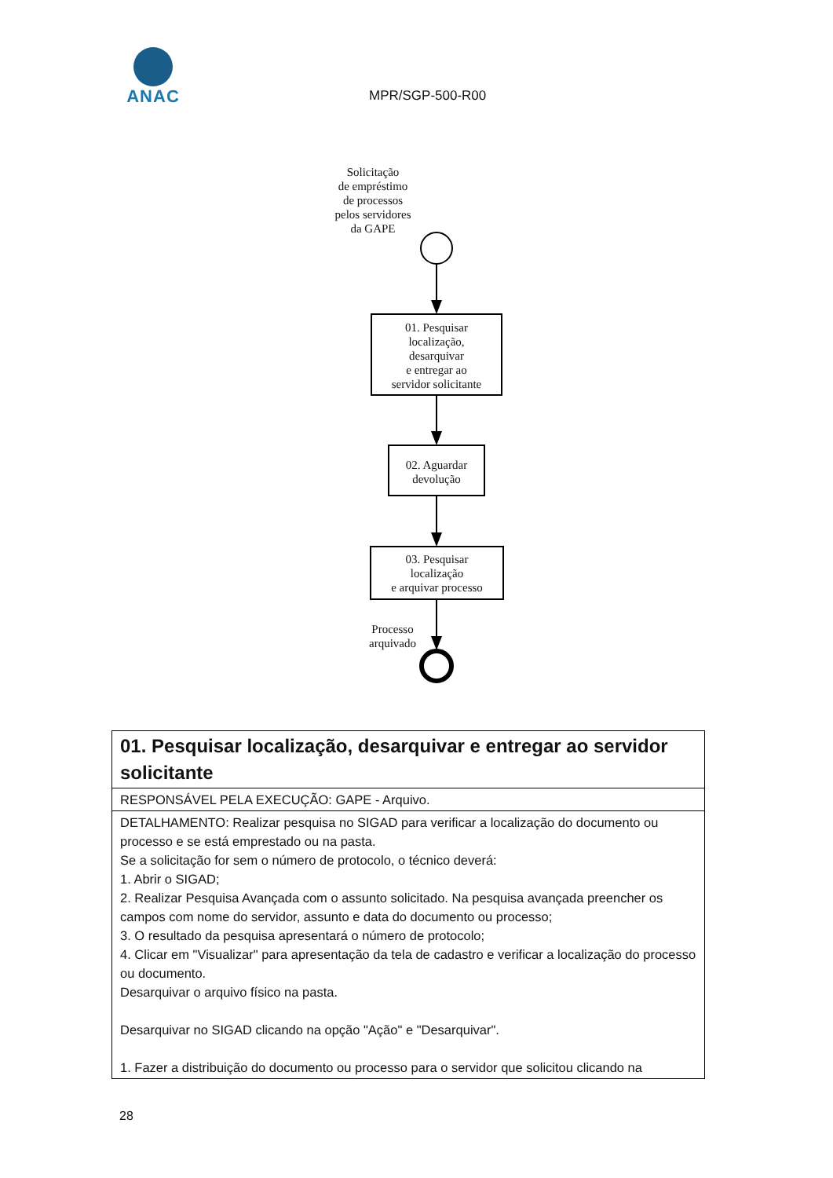ANAC
MPR/SGP-500-R00
Solicitação
de empréstimo
de processos
pelos servidores
da GAPE
01. Pesquisar
localização,
desarquivar
e entregar ao
servidor solicitante
02. Aguardar
devolução
03. Pesquisar
localização
e arquivar processo
Processo
arquivado
| 01. Pesquisar localização, desarquivar e entregar ao servidor solicitante |
| RESPONSÁVEL PELA EXECUÇÃO: GAPE - Arquivo. |
| DETALHAMENTO: Realizar pesquisa no SIGAD para verificar a localização do documento ou processo e se está emprestado ou na pasta. Se a solicitação for sem o número de protocolo, o técnico deverá: 1. Abrir o SIGAD; 2. Realizar Pesquisa Avançada com o assunto solicitado. Na pesquisa avançada preencher os campos com nome do servidor, assunto e data do documento ou processo; 3. O resultado da pesquisa apresentará o número de protocolo; 4. Clicar em "Visualizar" para apresentação da tela de cadastro e verificar a localização do processo ou documento. Desarquivar o arquivo físico na pasta. Desarquivar no SIGAD clicando na opção "Ação" e "Desarquivar". 1. Fazer a distribuição do documento ou processo para o servidor que solicitou clicando na |
28